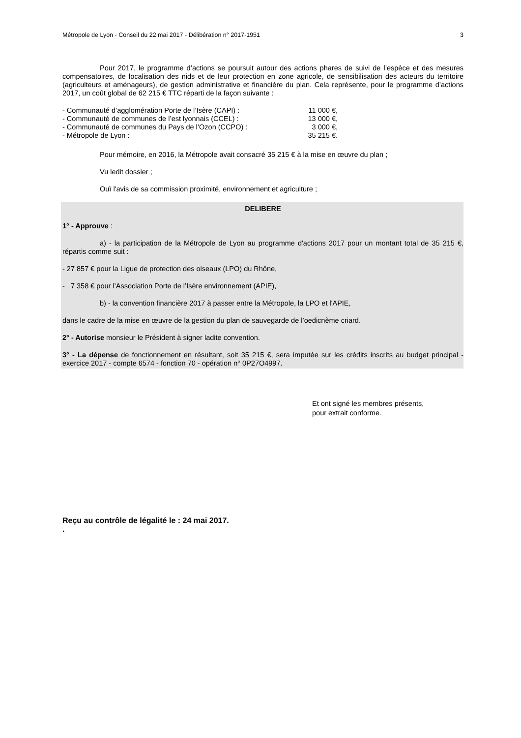Métropole de Lyon - Conseil du 22 mai 2017 - Délibération n° 2017-1951 3
Pour 2017, le programme d’actions se poursuit autour des actions phares de suivi de l’espèce et des mesures compensatoires, de localisation des nids et de leur protection en zone agricole, de sensibilisation des acteurs du territoire (agriculteurs et aménageurs), de gestion administrative et financière du plan. Cela représente, pour le programme d’actions 2017, un coût global de 62 215 € TTC réparti de la façon suivante :
| - Communauté d’agglomération Porte de l’Isère (CAPI) : | 11 000 €, |
| - Communauté de communes de l’est lyonnais (CCEL) : | 13 000 €, |
| - Communauté de communes du Pays de l’Ozon (CCPO) : | 3 000 €, |
| - Métropole de Lyon : | 35 215 €. |
Pour mémoire, en 2016, la Métropole avait consacré 35 215 € à la mise en œuvre du plan ;
Vu ledit dossier ;
Ouï l'avis de sa commission proximité, environnement et agriculture ;
DELIBERE
1° - Approuve :
a) - la participation de la Métropole de Lyon au programme d'actions 2017 pour un montant total de 35 215 €, répartis comme suit :
- 27 857 € pour la Ligue de protection des oiseaux (LPO) du Rhône,
- 7 358 € pour l’Association Porte de l’Isère environnement (APIE),
b) - la convention financière 2017 à passer entre la Métropole, la LPO et l'APIE,
dans le cadre de la mise en œuvre de la gestion du plan de sauvegarde de l’oedicnème criard.
2° - Autorise monsieur le Président à signer ladite convention.
3° - La dépense de fonctionnement en résultant, soit 35 215 €, sera imputée sur les crédits inscrits au budget principal - exercice 2017 - compte 6574 - fonction 70 - opération n° 0P27O4997.
Et ont signé les membres présents,
pour extrait conforme.
Reçu au contrôle de légalité le : 24 mai 2017.
.